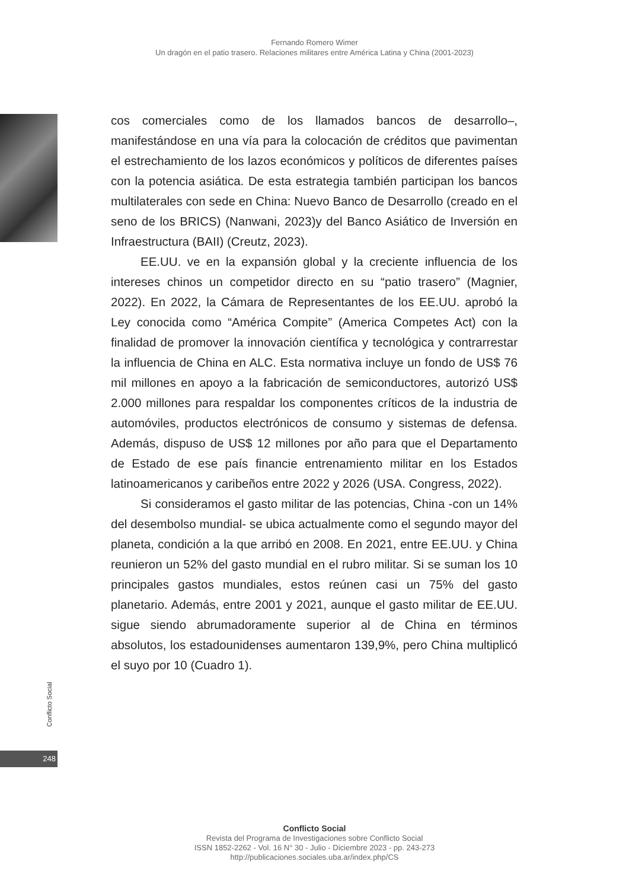Fernando Romero Wimer
Un dragón en el patio trasero. Relaciones militares entre América Latina y China (2001-2023)
cos comerciales como de los llamados bancos de desarrollo–, manifestándose en una vía para la colocación de créditos que pavimentan el estrechamiento de los lazos económicos y políticos de diferentes países con la potencia asiática. De esta estrategia también participan los bancos multilaterales con sede en China: Nuevo Banco de Desarrollo (creado en el seno de los BRICS) (Nanwani, 2023)y del Banco Asiático de Inversión en Infraestructura (BAII) (Creutz, 2023).
EE.UU. ve en la expansión global y la creciente influencia de los intereses chinos un competidor directo en su “patio trasero” (Magnier, 2022). En 2022, la Cámara de Representantes de los EE.UU. aprobó la Ley conocida como “América Compite” (America Competes Act) con la finalidad de promover la innovación científica y tecnológica y contrarrestar la influencia de China en ALC. Esta normativa incluye un fondo de US$ 76 mil millones en apoyo a la fabricación de semiconductores, autorizó US$ 2.000 millones para respaldar los componentes críticos de la industria de automóviles, productos electrónicos de consumo y sistemas de defensa. Además, dispuso de US$ 12 millones por año para que el Departamento de Estado de ese país financie entrenamiento militar en los Estados latinoamericanos y caribeños entre 2022 y 2026 (USA. Congress, 2022).
Si consideramos el gasto militar de las potencias, China -con un 14% del desembolso mundial- se ubica actualmente como el segundo mayor del planeta, condición a la que arribó en 2008. En 2021, entre EE.UU. y China reunieron un 52% del gasto mundial en el rubro militar. Si se suman los 10 principales gastos mundiales, estos reúnen casi un 75% del gasto planetario. Además, entre 2001 y 2021, aunque el gasto militar de EE.UU. sigue siendo abrumadoramente superior al de China en términos absolutos, los estadounidenses aumentaron 139,9%, pero China multiplicó el suyo por 10 (Cuadro 1).
Conflicto Social
248
Conflicto Social
Revista del Programa de Investigaciones sobre Conflicto Social
ISSN 1852-2262 - Vol. 16 N° 30 - Julio - Diciembre 2023 - pp. 243-273
http://publicaciones.sociales.uba.ar/index.php/CS